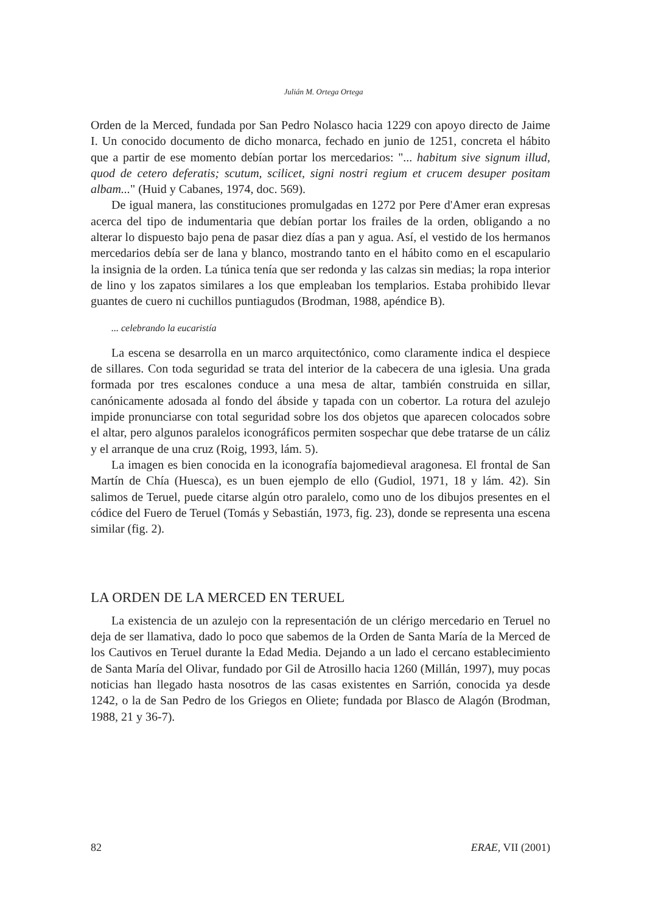Julián M. Ortega Ortega
Orden de la Merced, fundada por San Pedro Nolasco hacia 1229 con apoyo directo de Jaime I. Un conocido documento de dicho monarca, fechado en junio de 1251, concreta el hábito que a partir de ese momento debían portar los mercedarios: "... habitum sive signum illud, quod de cetero deferatis; scutum, scilicet, signi nostri regium et crucem desuper positam albam..." (Huid y Cabanes, 1974, doc. 569).
De igual manera, las constituciones promulgadas en 1272 por Pere d'Amer eran expresas acerca del tipo de indumentaria que debían portar los frailes de la orden, obligando a no alterar lo dispuesto bajo pena de pasar diez días a pan y agua. Así, el vestido de los hermanos mercedarios debía ser de lana y blanco, mostrando tanto en el hábito como en el escapulario la insignia de la orden. La túnica tenía que ser redonda y las calzas sin medias; la ropa interior de lino y los zapatos similares a los que empleaban los templarios. Estaba prohibido llevar guantes de cuero ni cuchillos puntiagudos (Brodman, 1988, apéndice B).
... celebrando la eucaristía
La escena se desarrolla en un marco arquitectónico, como claramente indica el despiece de sillares. Con toda seguridad se trata del interior de la cabecera de una iglesia. Una grada formada por tres escalones conduce a una mesa de altar, también construida en sillar, canónicamente adosada al fondo del ábside y tapada con un cobertor. La rotura del azulejo impide pronunciarse con total seguridad sobre los dos objetos que aparecen colocados sobre el altar, pero algunos paralelos iconográficos permiten sospechar que debe tratarse de un cáliz y el arranque de una cruz (Roig, 1993, lám. 5).
La imagen es bien conocida en la iconografía bajomedieval aragonesa. El frontal de San Martín de Chía (Huesca), es un buen ejemplo de ello (Gudiol, 1971, 18 y lám. 42). Sin salimos de Teruel, puede citarse algún otro paralelo, como uno de los dibujos presentes en el códice del Fuero de Teruel (Tomás y Sebastián, 1973, fig. 23), donde se representa una escena similar (fig. 2).
LA ORDEN DE LA MERCED EN TERUEL
La existencia de un azulejo con la representación de un clérigo mercedario en Teruel no deja de ser llamativa, dado lo poco que sabemos de la Orden de Santa María de la Merced de los Cautivos en Teruel durante la Edad Media. Dejando a un lado el cercano establecimiento de Santa María del Olivar, fundado por Gil de Atrosillo hacia 1260 (Millán, 1997), muy pocas noticias han llegado hasta nosotros de las casas existentes en Sarrión, conocida ya desde 1242, o la de San Pedro de los Griegos en Oliete; fundada por Blasco de Alagón (Brodman, 1988, 21 y 36-7).
82 ERAE, VII (2001)